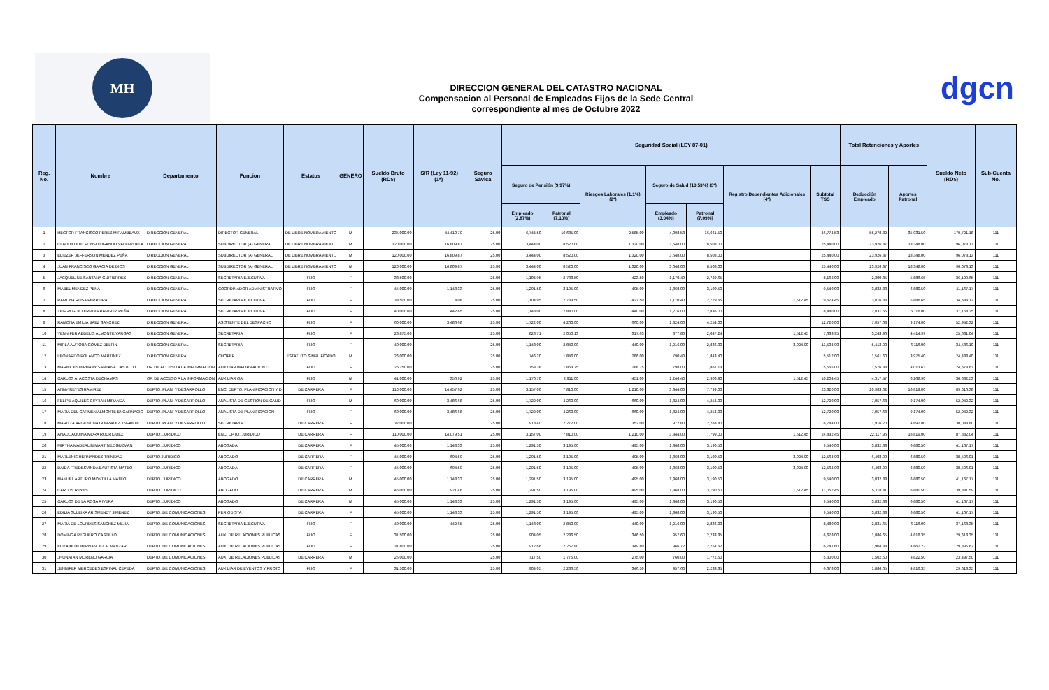MH
DIRECCION GENERAL DEL CATASTRO NACIONAL
Compensacion al Personal de Empleados Fijos de la Sede Central
correspondiente al mes de Octubre 2022
dgcn
| Reg. No. | Nombre | Departamento | Funcion | Estatus | GENERO | Sueldo Bruto (RD$) | IS/R (Ley 11-92) (1*) | Seguro Sávica | Seguridad Social (LEY 87-01) | | | | | | | Total Retenciones y Aportes | | Sueldo Neto (RD$) | Sub-Cuenta No. |
| --- | --- | --- | --- | --- | --- | --- | --- | --- | --- | --- | --- | --- | --- | --- | --- | --- | --- | --- | --- |
| | | | | | | | | | Seguro de Pensión (9.97%) | | Riesgos Laborales (1.1%) (2*) | Seguro de Salud (10.53%) (3*) | | Registro Dependientes Adicionales (4*) | Subtotal TSS | Deducción Empleado | Aportes Patronal | | |
| | | | | | | | | | Empleado (2.87%) | Patronal (7.10%) | | Empleado (3.04%) | Patronal (7.09%) | | | | | | |
| 1 | HECTOR FRANCISCO PEREZ MIRAMBEAUX | DIRECCION GENERAL | DIRECTOR GENERAL | DE LIBRE NOMBRAMIENTO | M | 235,000.00 | 44,410.79 | 25.00 | 6,744.50 | 16,685.00 | 2,585.00 | 4,098.53 | 16,661.50 | | 46,774.53 | 55,278.82 | 35,931.50 | 179,721.18 | 111 |
| 2 | CLAUDIO IDELFONSO OGANDO VALENZUELA | DIRECCION GENERAL | SUBDIRECTOR (A) GENERAL | DE LIBRE NOMBRAMIENTO | M | 120,000.00 | 16,809.87 | 25.00 | 3,444.00 | 8,520.00 | 1,320.00 | 3,648.00 | 8,508.00 | | 25,440.00 | 23,926.87 | 18,348.00 | 96,073.13 | 111 |
| 3 | ELIEZER JEFFERSON MENDEZ PEÑA | DIRECCION GENERAL | SUBDIRECTOR (A) GENERAL | DE LIBRE NOMBRAMIENTO | M | 120,000.00 | 16,809.87 | 25.00 | 3,444.00 | 8,520.00 | 1,320.00 | 3,648.00 | 8,508.00 | | 25,440.00 | 23,926.87 | 18,348.00 | 96,073.13 | 111 |
| 4 | JUAN FRANCISCO GARCIA DE DIOS | DIRECCION GENERAL | SUBDIRECTOR (A) GENERAL | DE LIBRE NOMBRAMIENTO | M | 120,000.00 | 16,809.87 | 25.00 | 3,444.00 | 8,520.00 | 1,320.00 | 3,648.00 | 8,508.00 | | 25,440.00 | 23,926.87 | 18,348.00 | 96,073.13 | 111 |
| 5 | JACQUELINE SANTANA GUITIERREZ | DIRECCION GENERAL | SECRETARIA EJECUTIVA | FIJO | F | 38,500.00 | | 25.00 | 1,104.95 | 2,733.50 | 423.50 | 1,170.40 | 2,729.65 | | 8,162.00 | 2,300.35 | 5,886.65 | 36,199.65 | 111 |
| 6 | MABEL MENDEZ PEÑA | DIRECCION GENERAL | COORDINADOR ADMINISTRATIVO | FIJO | F | 45,000.00 | 1,148.33 | 25.00 | 1,291.50 | 3,195.00 | 495.00 | 1,368.00 | 3,190.50 | | 9,540.00 | 3,832.83 | 6,880.50 | 41,167.17 | 111 |
| 7 | RAMONA ROSA FERREIRA | DIRECCION GENERAL | SECRETARIA EJECUTIVA | FIJO | F | 38,500.00 | 4.08 | 25.00 | 1,104.95 | 2,733.50 | 423.50 | 1,170.40 | 2,729.65 | 1,512.45 | 9,674.45 | 3,816.88 | 5,886.65 | 34,683.12 | 111 |
| 8 | TEGGY GUILLERMINA RAMIREZ PEÑA | DIRECCION GENERAL | SECRETARIA EJECUTIVA | FIJO | F | 40,000.00 | 442.65 | 25.00 | 1,148.00 | 2,840.00 | 440.00 | 1,216.00 | 2,836.00 | | 8,480.00 | 2,831.65 | 6,116.00 | 37,168.35 | 111 |
| 9 | RAMONA EMILIA BAEZ SANCHEZ | DIRECCION GENERAL | ASISTENTE DEL DESPACHO | FIJO | F | 60,000.00 | 3,486.68 | 25.00 | 1,722.00 | 4,260.00 | 660.00 | 1,824.00 | 4,254.00 | | 12,720.00 | 7,057.68 | 9,174.00 | 52,942.32 | 111 |
| 10 | YENNIFER AEDELIS ALMONTE VARGAS | DIRECCION GENERAL | SECRETARIA | FIJO | F | 28,875.00 | | 25.00 | 828.71 | 2,050.13 | 317.63 | 877.80 | 2,047.24 | 1,512.45 | 7,633.95 | 3,243.96 | 4,414.99 | 25,631.04 | 111 |
| 11 | MIRLA AURORA GOMEZ DELFIN | DIRECCION GENERAL | SECRETARIA | FIJO | F | 40,000.00 | | 25.00 | 1,148.00 | 2,840.00 | 440.00 | 1,216.00 | 2,836.00 | 3,024.90 | 11,504.90 | 5,413.90 | 6,116.00 | 34,586.10 | 111 |
| 12 | LEONARDO POLANCO MARTINEZ | DIRECCION GENERAL | CHOFER | ESTATUTO SIMPLIFICADO | M | 26,000.00 | | 25.00 | 746.20 | 1,846.00 | 286.00 | 790.40 | 1,843.40 | | 5,512.00 | 1,561.60 | 3,975.40 | 24,438.40 | 111 |
| 13 | MARIEL ESTEPHANY SANTANA CASTILLO | OF. DE ACCESO A LA INFORMACION | AUXILIAR INFORMACION C. | FIJO | F | 26,250.00 | | 25.00 | 753.38 | 1,863.75 | 288.75 | 798.00 | 1,861.13 | | 5,565.00 | 1,576.38 | 4,013.63 | 24,673.63 | 111 |
| 14 | CARLOS A. ACOSTA DECHAMPS | OF. DE ACCESO A LA INFORMACION | AUXILIAR OAI | FIJO | M | 41,000.00 | 356.92 | 25.00 | 1,176.70 | 2,911.00 | 451.00 | 1,246.40 | 2,906.90 | 1,512.45 | 10,204.45 | 4,317.47 | 6,268.90 | 36,682.53 | 111 |
| 15 | ANNY REYES RAMIREZ | DEPTO. PLAN. Y DESARROLLO | ENC. DEPTO. PLANIFICACION Y D | DE CARRERA | F | 110,000.00 | 14,457.62 | 25.00 | 3,157.00 | 7,810.00 | 1,210.00 | 3,344.00 | 7,799.00 | | 23,320.00 | 20,983.62 | 16,819.00 | 89,016.38 | 111 |
| 16 | FELIPE AQUILES CIPRIAN MIRANDA | DEPTO. PLAN. Y DESARROLLO | ANALISTA DE GESTION DE CALID | FIJO | M | 60,000.00 | 3,486.68 | 25.00 | 1,722.00 | 4,260.00 | 660.00 | 1,824.00 | 4,254.00 | | 12,720.00 | 7,057.68 | 9,174.00 | 52,942.32 | 111 |
| 17 | MARIA DEL CARMEN ALMONTE ENCARNACIO | DEPTO. PLAN. Y DESARROLLO | ANALISTA DE PLANIFICACION | FIJO | F | 60,000.00 | 3,486.68 | 25.00 | 1,722.00 | 4,260.00 | 660.00 | 1,824.00 | 4,254.00 | | 12,720.00 | 7,057.68 | 9,174.00 | 52,942.32 | 111 |
| 18 | MARITZA ARGENTINA GONZALEZ YNFANTE | DEPTO. PLAN. Y DESARROLLO | SECRETARIA | DE CARRERA | F | 32,000.00 | | 25.00 | 918.40 | 2,272.00 | 352.00 | 972.80 | 2,268.80 | | 6,784.00 | 1,916.20 | 4,892.80 | 30,083.80 | 111 |
| 19 | ANA JOAQUINA MORA RODRIGUEZ | DEPTO. JURIDICO | ENC. DPTO. JURIDICO | DE CARRERA | F | 110,000.00 | 14,079.51 | 25.00 | 3,157.00 | 7,810.00 | 1,210.00 | 3,344.00 | 7,799.00 | 1,512.45 | 24,832.45 | 22,117.96 | 16,819.00 | 87,882.04 | 111 |
| 20 | MIRTHA MADERLIN MARTINEZ GUZMAN | DEPTO. JURIDICO | ABOGADA | DE CARRERA | F | 45,000.00 | 1,148.33 | 25.00 | 1,291.50 | 3,195.00 | 495.00 | 1,368.00 | 3,190.50 | | 9,540.00 | 3,832.83 | 6,880.50 | 41,167.17 | 111 |
| 21 | MARLENIS HERNANDEZ TRINIDAD | DEPTO.JURIDICO | ABOGADO | DE CARRERA | F | 45,000.00 | 694.59 | 25.00 | 1,291.50 | 3,195.00 | 495.00 | 1,368.00 | 3,190.50 | 3,024.90 | 12,564.90 | 6,403.99 | 6,880.50 | 38,596.01 | 111 |
| 22 | DAIDA FREDESVINDA BAUTISTA MATEO | DEPTO. JURIDICO | ABOGADA | DE CARRERA | F | 45,000.00 | 694.59 | 25.00 | 1,291.50 | 3,195.00 | 495.00 | 1,368.00 | 3,190.50 | 3,024.90 | 12,564.90 | 6,403.99 | 6,880.50 | 38,596.01 | 111 |
| 23 | MANUEL ARTURO MONTILLA MATEO | DEPTO. JURIDICO | ABOGADO | DE CARRERA | M | 45,000.00 | 1,148.33 | 25.00 | 1,291.50 | 3,195.00 | 495.00 | 1,368.00 | 3,190.50 | | 9,540.00 | 3,832.83 | 6,880.50 | 41,167.17 | 111 |
| 24 | CARLOS REYES | DEPTO. JURIDICO | ABOGADO | DE CARRERA | M | 45,000.00 | 921.46 | 25.00 | 1,291.50 | 3,195.00 | 495.00 | 1,368.00 | 3,190.50 | 1,512.45 | 11,052.45 | 5,118.41 | 6,880.50 | 39,881.59 | 111 |
| 25 | CARLOS DE LA ROSA RIVERA | DEPTO. JURIDICO | ABOGADO | DE CARRERA | M | 45,000.00 | 1,148.33 | 25.00 | 1,291.50 | 3,195.00 | 495.00 | 1,368.00 | 3,190.50 | | 9,540.00 | 3,832.83 | 6,880.50 | 41,167.17 | 111 |
| 26 | EDILIA SULEIKA ARISMENDY JIMENEZ | DEPTO. DE COMUNICACIONES | PERIODISTA | DE CARRERA | F | 45,000.00 | 1,148.33 | 25.00 | 1,291.50 | 3,195.00 | 495.00 | 1,368.00 | 3,190.50 | | 9,540.00 | 3,832.83 | 6,880.50 | 41,167.17 | 111 |
| 27 | MARIA DE LOURDES SANCHEZ MEJIA | DEPTO. DE COMUNICACIONES | SECRETARIA EJECUTIVA | FIJO | F | 40,000.00 | 442.65 | 25.00 | 1,148.00 | 2,840.00 | 440.00 | 1,216.00 | 2,836.00 | | 8,480.00 | 2,831.65 | 6,116.00 | 37,168.35 | 111 |
| 28 | DOMINGA PEGUERO CASTILLO | DEPTO. DE COMUNICACIONES | AUX. DE RELACIONES PUBLICAS | FIJO | F | 31,500.00 | | 25.00 | 904.05 | 2,236.50 | 346.50 | 957.60 | 2,233.35 | | 6,678.00 | 1,886.65 | 4,816.35 | 29,613.35 | 111 |
| 29 | ELIZABETH HERNANDEZ ALMANZAR | DEPTO. DE COMUNICACIONES | AUX. DE RELACIONES PUBLICAS | FIJO | F | 31,800.00 | | 25.00 | 912.66 | 2,257.80 | 349.80 | 966.72 | 2,254.62 | | 6,741.60 | 1,904.38 | 4,862.22 | 29,895.62 | 111 |
| 30 | JHONATAN MORENO GARCIA | DEPTO. DE COMUNICACIONES | AUX. DE RELACIONES PUBLICAS | DE CARRERA | M | 25,000.00 | | 25.00 | 717.50 | 1,775.00 | 275.00 | 760.00 | 1,772.50 | | 5,300.00 | 1,502.50 | 3,822.50 | 23,497.50 | 111 |
| 31 | JENNIFER MERCEDES ESPINAL CEPEDA | DEPTO. DE COMUNICACIONES | AUXILIAR DE EVENTOS Y PROTO | FIJO | F | 31,500.00 | | 25.00 | 904.05 | 2,236.50 | 346.50 | 957.60 | 2,233.35 | | 6,678.00 | 1,886.65 | 4,816.35 | 29,613.35 | 111 |